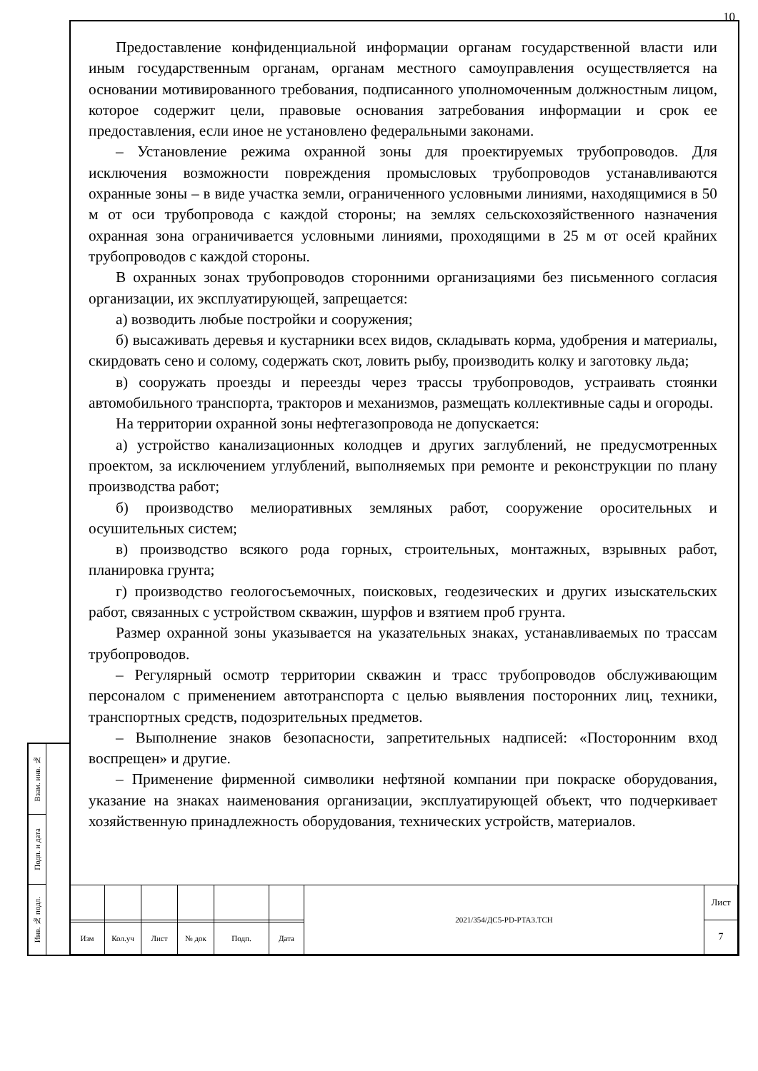Взам. инв. №
Подп. и дата
Инв. № подл.
10
Предоставление конфиденциальной информации органам государственной власти или иным государственным органам, органам местного самоуправления осуществляется на основании мотивированного требования, подписанного уполномоченным должностным лицом, которое содержит цели, правовые основания затребования информации и срок ее предоставления, если иное не установлено федеральными законами.
– Установление режима охранной зоны для проектируемых трубопроводов. Для исключения возможности повреждения промысловых трубопроводов устанавливаются охранные зоны – в виде участка земли, ограниченного условными линиями, находящимися в 50 м от оси трубопровода с каждой стороны; на землях сельскохозяйственного назначения охранная зона ограничивается условными линиями, проходящими в 25 м от осей крайних трубопроводов с каждой стороны.
В охранных зонах трубопроводов сторонними организациями без письменного согласия организации, их эксплуатирующей, запрещается:
а) возводить любые постройки и сооружения;
б) высаживать деревья и кустарники всех видов, складывать корма, удобрения и материалы, скирдовать сено и солому, содержать скот, ловить рыбу, производить колку и заготовку льда;
в) сооружать проезды и переезды через трассы трубопроводов, устраивать стоянки автомобильного транспорта, тракторов и механизмов, размещать коллективные сады и огороды.
На территории охранной зоны нефтегазопровода не допускается:
а) устройство канализационных колодцев и других заглублений, не предусмотренных проектом, за исключением углублений, выполняемых при ремонте и реконструкции по плану производства работ;
б) производство мелиоративных земляных работ, сооружение оросительных и осушительных систем;
в) производство всякого рода горных, строительных, монтажных, взрывных работ, планировка грунта;
г) производство геологосъемочных, поисковых, геодезических и других изыскательских работ, связанных с устройством скважин, шурфов и взятием проб грунта.
Размер охранной зоны указывается на указательных знаках, устанавливаемых по трассам трубопроводов.
– Регулярный осмотр территории скважин и трасс трубопроводов обслуживающим персоналом с применением автотранспорта с целью выявления посторонних лиц, техники, транспортных средств, подозрительных предметов.
– Выполнение знаков безопасности, запретительных надписей: «Посторонним вход воспрещен» и другие.
– Применение фирменной символики нефтяной компании при покраске оборудования, указание на знаках наименования организации, эксплуатирующей объект, что подчеркивает хозяйственную принадлежность оборудования, технических устройств, материалов.
| | | | | | | 2021/354/ДС5-PD-PTA3.TCH | Лист |
| | | | | | | | 7 |
| Изм | Кол.уч | Лист | № док | Подп. | Дата | | |